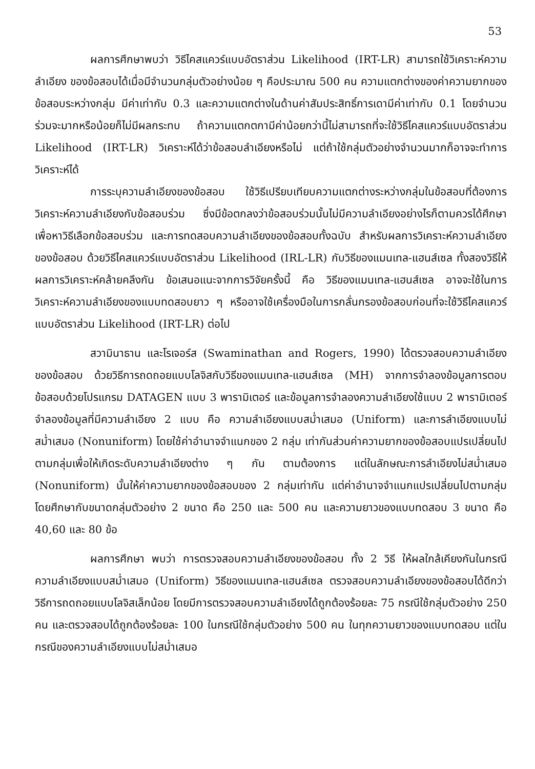53
ผลการศึกษาพบว่า วิธีไคสแควร์แบบอัตราส่วน Likelihood (IRT-LR) สามารถใช้วิเคราะห์ความลำเอียง ของข้อสอบได้เมื่อมีจำนวนกลุ่มตัวอย่างน้อย ๆ คือประมาณ 500 คน ความแตกต่างของค่าความยากของข้อสอบระหว่างกลุ่ม มีค่าเท่ากับ 0.3 และความแตกต่างในด้านค่าสัมประสิทธิ์การเดามีค่าเท่ากับ 0.1 โดยจำนวนร่วมจะมากหรือน้อยก็ไม่มีผลกระทบ ถ้าความแตกตกามีค่าน้อยกว่านี้ไม่สามารถที่จะใช้วิธีไคสแควร์แบบอัตราส่วน Likelihood (IRT-LR) วิเคราะห์ได้ว่าข้อสอบลำเอียงหรือไม่ แต่ถ้าใช้กลุ่มตัวอย่างจำนวนมากก็อาจจะทำการวิเคราะห์ได้
การระบุความลำเอียงของข้อสอบ ใช้วิธีเปรียบเทียบความแตกต่างระหว่างกลุ่มในข้อสอบที่ต้องการวิเคราะห์ความลำเอียงกับข้อสอบร่วม ซึ่งมีข้อตกลงว่าข้อสอบร่วมนั้นไม่มีความลำเอียงอย่างไรก็ตามควรได้ศึกษาเพื่อหาวิธีเลือกข้อสอบร่วม และการทดสอบความลำเอียงของข้อสอบทั้งฉบับ สำหรับผลการวิเคราะห์ความลำเอียงของข้อสอบ ด้วยวิธีไคสแควร์แบบอัตราส่วน Likelihood (IRL-LR) กับวิธีของแมนเทล-แฮนส์เซล ทั้งสองวิธีให้ผลการวิเคราะห์คล้ายคลึงกัน ข้อเสนอแนะจากการวิจัยครั้งนี้ คือ วิธีของแมนเทล-แฮนส์เซล อาจจะใช้ในการวิเคราะห์ความลำเอียงของแบบทดสอบยาว ๆ หรืออาจใช้เครื่องมือในการกลั่นกรองข้อสอบก่อนที่จะใช้วิธีไคสแควร์แบบอัตราส่วน Likelihood (IRT-LR) ต่อไป
สวามินาธาน และโรเจอร์ส (Swaminathan and Rogers, 1990) ได้ตรวจสอบความลำเอียงของข้อสอบ ด้วยวิธีการถดถอยแบบโลจิสกับวิธีของแมนเทล-แฮนส์เซล (MH) จากการจำลองข้อมูลการตอบข้อสอบด้วยโปรแกรม DATAGEN แบบ 3 พารามิเตอร์ และข้อมูลการจำลองความลำเอียงใช้แบบ 2 พารามิเตอร์ จำลองข้อมูลที่มีความลำเอียง 2 แบบ คือ ความลำเอียงแบบสม่ำเสมอ (Uniform) และการลำเอียงแบบไม่สม่ำเสมอ (Nonuniform) โดยใช้ค่าอำนาจจำแนกของ 2 กลุ่ม เท่ากันส่วนค่าความยากของข้อสอบแปรเปลี่ยนไปตามกลุ่มเพื่อให้เกิดระดับความลำเอียงต่าง ๆ กัน ตามต้องการ แต่ในลักษณะการลำเอียงไม่สม่ำเสมอ (Nonuniform) นั้นให้ค่าความยากของข้อสอบของ 2 กลุ่มเท่ากัน แต่ค่าอำนาจจำแนกแปรเปลี่ยนไปตามกลุ่ม โดยศึกษากับขนาดกลุ่มตัวอย่าง 2 ขนาด คือ 250 และ 500 คน และความยาวของแบบทดสอบ 3 ขนาด คือ 40,60 และ 80 ข้อ
ผลการศึกษา พบว่า การตรวจสอบความลำเอียงของข้อสอบ ทั้ง 2 วิธี ให้ผลใกล้เคียงกันในกรณีความลำเอียงแบบสม่ำเสมอ (Uniform) วิธีของแมนเทล-แฮนส์เซล ตรวจสอบความลำเอียงของข้อสอบได้ดีกว่าวิธีการถดถอยแบบโลจิสเล็กน้อย โดยมีการตรวจสอบความลำเอียงได้ถูกต้องร้อยละ 75 กรณีใช้กลุ่มตัวอย่าง 250 คน และตรวจสอบได้ถูกต้องร้อยละ 100 ในกรณีใช้กลุ่มตัวอย่าง 500 คน ในทุกความยาวของแบบทดสอบ แต่ในกรณีของความลำเอียงแบบไม่สม่ำเสมอ